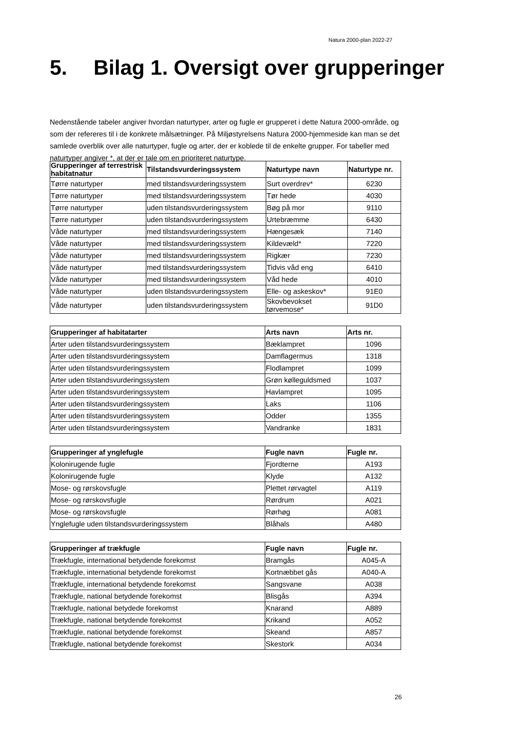Natura 2000-plan 2022-27
5. Bilag 1. Oversigt over grupperinger
Nedenstående tabeler angiver hvordan naturtyper, arter og fugle er grupperet i dette Natura 2000-område, og som der refereres til i de konkrete målsætninger. På Miljøstyrelsens Natura 2000-hjemmeside kan man se det samlede overblik over alle naturtyper, fugle og arter, der er koblede til de enkelte grupper. For tabeller med naturtyper angiver *, at der er tale om en prioriteret naturtype.
| Grupperinger af terrestrisk habitatnatur | Tilstandsvurderingssystem | Naturtype navn | Naturtype nr. |
| --- | --- | --- | --- |
| Tørre naturtyper | med tilstandsvurderingssystem | Surt overdrev* | 6230 |
| Tørre naturtyper | med tilstandsvurderingssystem | Tør hede | 4030 |
| Tørre naturtyper | uden tilstandsvurderingssystem | Bøg på mor | 9110 |
| Tørre naturtyper | uden tilstandsvurderingssystem | Urtebræmme | 6430 |
| Våde naturtyper | med tilstandsvurderingssystem | Hængesæk | 7140 |
| Våde naturtyper | med tilstandsvurderingssystem | Kildevæld* | 7220 |
| Våde naturtyper | med tilstandsvurderingssystem | Rigkær | 7230 |
| Våde naturtyper | med tilstandsvurderingssystem | Tidvis våd eng | 6410 |
| Våde naturtyper | med tilstandsvurderingssystem | Våd hede | 4010 |
| Våde naturtyper | uden tilstandsvurderingssystem | Elle- og askeskov* | 91E0 |
| Våde naturtyper | uden tilstandsvurderingssystem | Skovbevokset tørvemose* | 91D0 |
| Grupperinger af habitatarter | Arts navn | Arts nr. |
| --- | --- | --- |
| Arter uden tilstandsvurderingssystem | Bæklampret | 1096 |
| Arter uden tilstandsvurderingssystem | Damflagermus | 1318 |
| Arter uden tilstandsvurderingssystem | Flodlampret | 1099 |
| Arter uden tilstandsvurderingssystem | Grøn kølleguldsmed | 1037 |
| Arter uden tilstandsvurderingssystem | Havlampret | 1095 |
| Arter uden tilstandsvurderingssystem | Laks | 1106 |
| Arter uden tilstandsvurderingssystem | Odder | 1355 |
| Arter uden tilstandsvurderingssystem | Vandranke | 1831 |
| Grupperinger af ynglefugle | Fugle navn | Fugle nr. |
| --- | --- | --- |
| Kolonirugende fugle | Fjordterne | A193 |
| Kolonirugende fugle | Klyde | A132 |
| Mose- og rørskovsfugle | Plettet rørvagtel | A119 |
| Mose- og rørskovsfugle | Rørdrum | A021 |
| Mose- og rørskovsfugle | Rørhøg | A081 |
| Ynglefugle uden tilstandsvurderingssystem | Blåhals | A480 |
| Grupperinger af trækfugle | Fugle navn | Fugle nr. |
| --- | --- | --- |
| Trækfugle, international betydende forekomst | Bramgås | A045-A |
| Trækfugle, international betydende forekomst | Kortnæbbet gås | A040-A |
| Trækfugle, international betydende forekomst | Sangsvane | A038 |
| Trækfugle, national betydende forekomst | Blisgås | A394 |
| Trækfugle, national betydede forekomst | Knarand | A889 |
| Trækfugle, national betydende forekomst | Krikand | A052 |
| Trækfugle, national betydende forekomst | Skeand | A857 |
| Trækfugle, national betydende forekomst | Skestork | A034 |
26